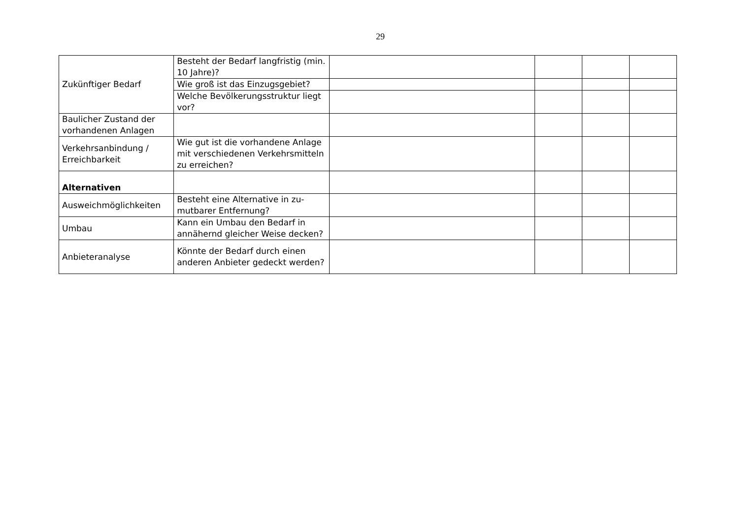29
| Zukünftiger Bedarf | Besteht der Bedarf langfristig (min. 10 Jahre)? | | | | |
| | Wie groß ist das Einzugsgebiet? | | | | |
| | Welche Bevölkerungsstruktur liegt vor? | | | | |
| Baulicher Zustand der vorhandenen Anlagen | | | | | |
| Verkehrsanbindung / Erreichbarkeit | Wie gut ist die vorhandene Anlage mit verschiedenen Verkehrsmit­teln zu erreichen? | | | | |
| Alternativen | | | | | |
| Ausweichmöglichkeiten | Besteht eine Alternative in zu­mutbarer Entfernung? | | | | |
| Umbau | Kann ein Umbau den Bedarf in annähernd gleicher Weise decken? | | | | |
| Anbieteranalyse | Könnte der Bedarf durch einen anderen Anbieter gedeckt wer­den? | | | | |